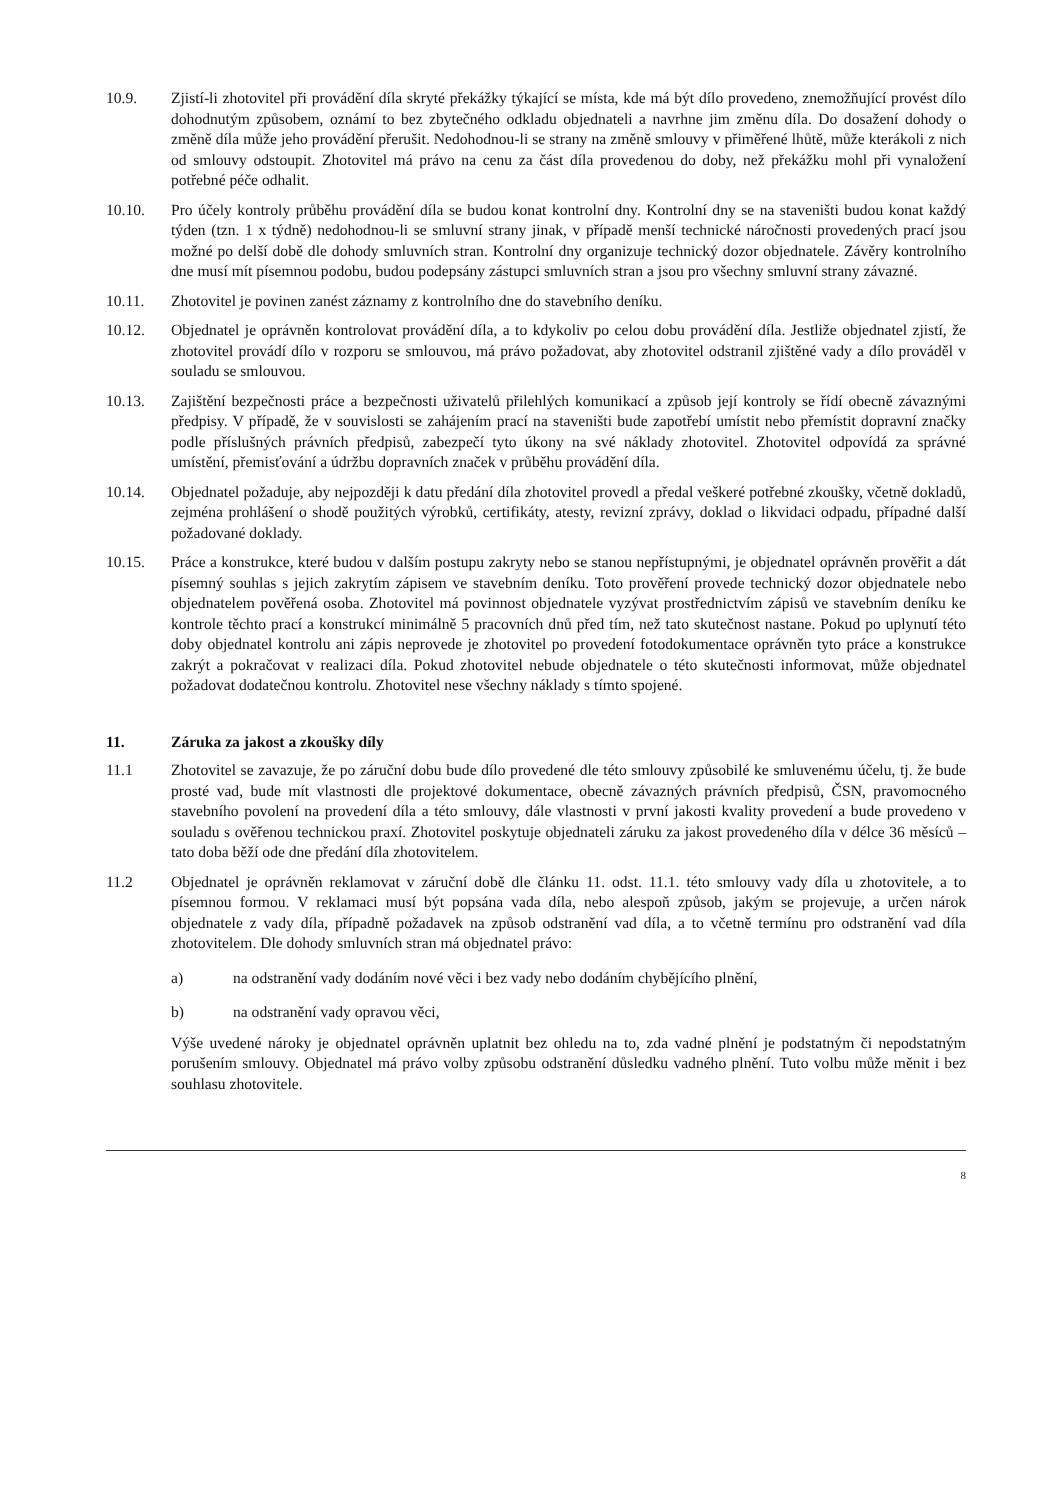10.9. Zjistí-li zhotovitel při provádění díla skryté překážky týkající se místa, kde má být dílo provedeno, znemožňující provést dílo dohodnutým způsobem, oznámí to bez zbytečného odkladu objednateli a navrhne jim změnu díla. Do dosažení dohody o změně díla může jeho provádění přerušit. Nedohodnou-li se strany na změně smlouvy v přiměřené lhůtě, může kterákoli z nich od smlouvy odstoupit. Zhotovitel má právo na cenu za část díla provedenou do doby, než překážku mohl při vynaložení potřebné péče odhalit.
10.10. Pro účely kontroly průběhu provádění díla se budou konat kontrolní dny. Kontrolní dny se na staveništi budou konat každý týden (tzn. 1 x týdně) nedohodnou-li se smluvní strany jinak, v případě menší technické náročnosti provedených prací jsou možné po delší době dle dohody smluvních stran. Kontrolní dny organizuje technický dozor objednatele. Závěry kontrolního dne musí mít písemnou podobu, budou podepsány zástupci smluvních stran a jsou pro všechny smluvní strany závazné.
10.11. Zhotovitel je povinen zanést záznamy z kontrolního dne do stavebního deníku.
10.12. Objednatel je oprávněn kontrolovat provádění díla, a to kdykoliv po celou dobu provádění díla. Jestliže objednatel zjistí, že zhotovitel provádí dílo v rozporu se smlouvou, má právo požadovat, aby zhotovitel odstranil zjištěné vady a dílo prováděl v souladu se smlouvou.
10.13. Zajištění bezpečnosti práce a bezpečnosti uživatelů přilehlých komunikací a způsob její kontroly se řídí obecně závaznými předpisy. V případě, že v souvislosti se zahájením prací na staveništi bude zapotřebí umístit nebo přemístit dopravní značky podle příslušných právních předpisů, zabezpečí tyto úkony na své náklady zhotovitel. Zhotovitel odpovídá za správné umístění, přemisťování a údržbu dopravních značek v průběhu provádění díla.
10.14. Objednatel požaduje, aby nejpozději k datu předání díla zhotovitel provedl a předal veškeré potřebné zkoušky, včetně dokladů, zejména prohlášení o shodě použitých výrobků, certifikáty, atesty, revizní zprávy, doklad o likvidaci odpadu, případné další požadované doklady.
10.15. Práce a konstrukce, které budou v dalším postupu zakryty nebo se stanou nepřístupnými, je objednatel oprávněn prověřit a dát písemný souhlas s jejich zakrytím zápisem ve stavebním deníku. Toto prověření provede technický dozor objednatele nebo objednatelem pověřená osoba. Zhotovitel má povinnost objednatele vyzývat prostřednictvím zápisů ve stavebním deníku ke kontrole těchto prací a konstrukcí minimálně 5 pracovních dnů před tím, než tato skutečnost nastane. Pokud po uplynutí této doby objednatel kontrolu ani zápis neprovede je zhotovitel po provedení fotodokumentace oprávněn tyto práce a konstrukce zakrýt a pokračovat v realizaci díla. Pokud zhotovitel nebude objednatele o této skutečnosti informovat, může objednatel požadovat dodatečnou kontrolu. Zhotovitel nese všechny náklady s tímto spojené.
11. Záruka za jakost a zkoušky díly
11.1 Zhotovitel se zavazuje, že po záruční dobu bude dílo provedené dle této smlouvy způsobilé ke smluvenému účelu, tj. že bude prosté vad, bude mít vlastnosti dle projektové dokumentace, obecně závazných právních předpisů, ČSN, pravomocného stavebního povolení na provedení díla a této smlouvy, dále vlastnosti v první jakosti kvality provedení a bude provedeno v souladu s ověřenou technickou praxí. Zhotovitel poskytuje objednateli záruku za jakost provedeného díla v délce 36 měsíců – tato doba běží ode dne předání díla zhotovitelem.
11.2 Objednatel je oprávněn reklamovat v záruční době dle článku 11. odst. 11.1. této smlouvy vady díla u zhotovitele, a to písemnou formou. V reklamaci musí být popsána vada díla, nebo alespoň způsob, jakým se projevuje, a určen nárok objednatele z vady díla, případně požadavek na způsob odstranění vad díla, a to včetně termínu pro odstranění vad díla zhotovitelem. Dle dohody smluvních stran má objednatel právo:
a) na odstranění vady dodáním nové věci i bez vady nebo dodáním chybějícího plnění,
b) na odstranění vady opravou věci,
Výše uvedené nároky je objednatel oprávněn uplatnit bez ohledu na to, zda vadné plnění je podstatným či nepodstatným porušením smlouvy. Objednatel má právo volby způsobu odstranění důsledku vadného plnění. Tuto volbu může měnit i bez souhlasu zhotovitele.
8